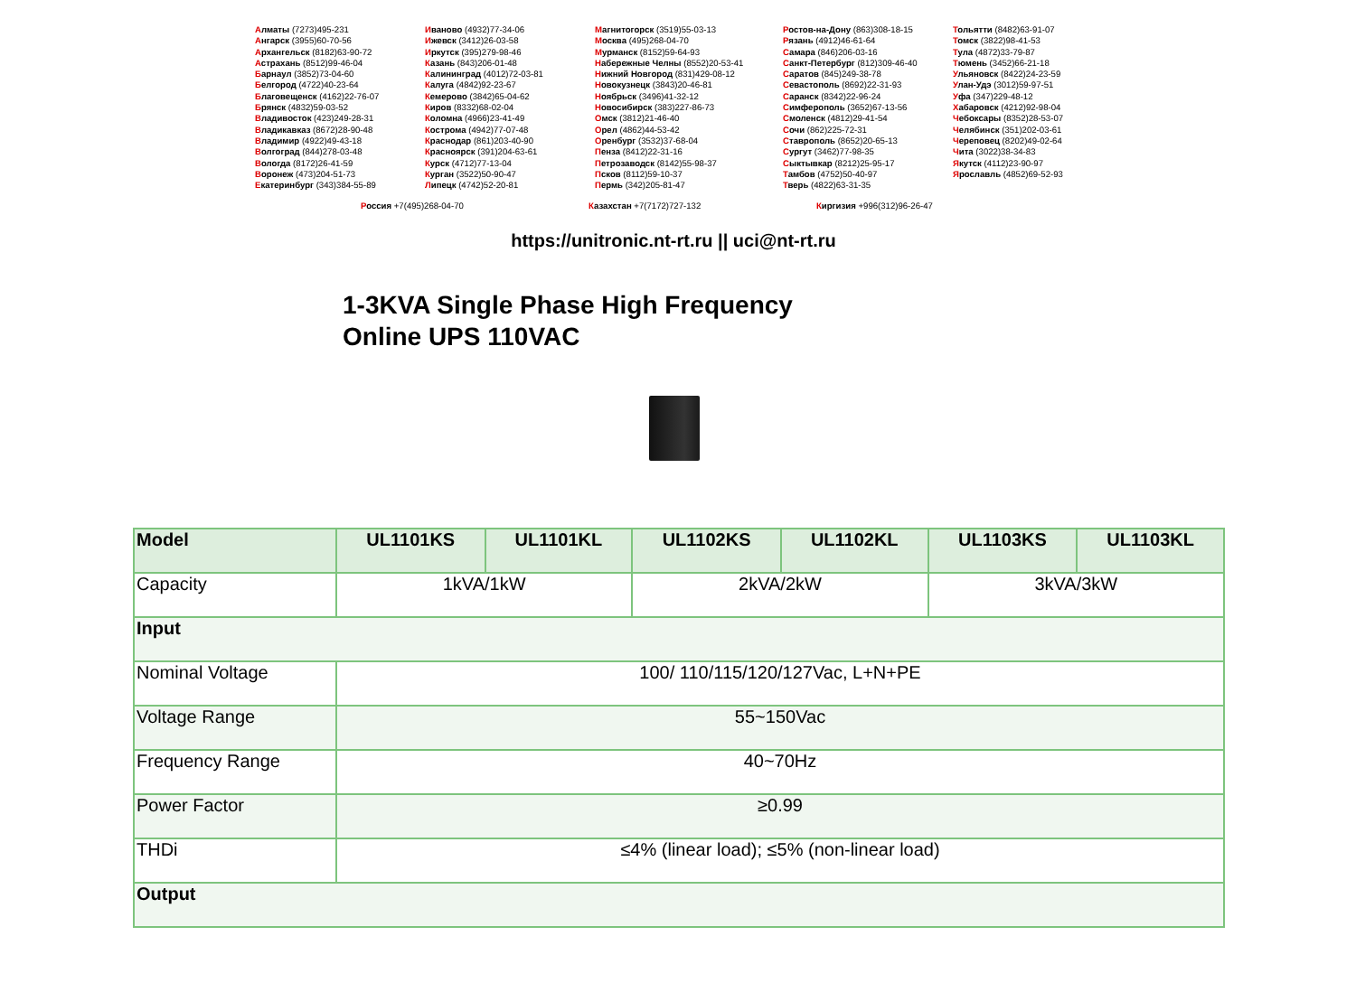Алматы (7273)495-231
Ангарск (3955)60-70-56
Архангельск (8182)63-90-72
Астрахань (8512)99-46-04
Барнаул (3852)73-04-60
Белгород (4722)40-23-64
Благовещенск (4162)22-76-07
Брянск (4832)59-03-52
Владивосток (423)249-28-31
Владикавказ (8672)28-90-48
Владимир (4922)49-43-18
Волгоград (844)278-03-48
Вологда (8172)26-41-59
Воронеж (473)204-51-73
Екатеринбург (343)384-55-89
Иваново (4932)77-34-06
Ижевск (3412)26-03-58
Иркутск (395)279-98-46
Казань (843)206-01-48
Калининград (4012)72-03-81
Калуга (4842)92-23-67
Кемерово (3842)65-04-62
Киров (8332)68-02-04
Коломна (4966)23-41-49
Кострома (4942)77-07-48
Краснодар (861)203-40-90
Красноярск (391)204-63-61
Курск (4712)77-13-04
Курган (3522)50-90-47
Липецк (4742)52-20-81
Магнитогорск (3519)55-03-13
Москва (495)268-04-70
Мурманск (8152)59-64-93
Набережные Челны (8552)20-53-41
Нижний Новгород (831)429-08-12
Новокузнецк (3843)20-46-81
Ноябрьск (3496)41-32-12
Новосибирск (383)227-86-73
Омск (3812)21-46-40
Орел (4862)44-53-42
Оренбург (3532)37-68-04
Пенза (8412)22-31-16
Петрозаводск (8142)55-98-37
Псков (8112)59-10-37
Пермь (342)205-81-47
Ростов-на-Дону (863)308-18-15
Рязань (4912)46-61-64
Самара (846)206-03-16
Санкт-Петербург (812)309-46-40
Саратов (845)249-38-78
Севастополь (8692)22-31-93
Саранск (8342)22-96-24
Симферополь (3652)67-13-56
Смоленск (4812)29-41-54
Сочи (862)225-72-31
Ставрополь (8652)20-65-13
Сургут (3462)77-98-35
Сыктывкар (8212)25-95-17
Тамбов (4752)50-40-97
Тверь (4822)63-31-35
Тольятти (8482)63-91-07
Томск (3822)98-41-53
Тула (4872)33-79-87
Тюмень (3452)66-21-18
Ульяновск (8422)24-23-59
Улан-Удэ (3012)59-97-51
Уфа (347)229-48-12
Хабаровск (4212)92-98-04
Чебоксары (8352)28-53-07
Челябинск (351)202-03-61
Череповец (8202)49-02-64
Чита (3022)38-34-83
Якутск (4112)23-90-97
Ярославль (4852)69-52-93
Россия +7(495)268-04-70 Казахстан +7(7172)727-132 Киргизия +996(312)96-26-47
https://unitronic.nt-rt.ru || uci@nt-rt.ru
1-3KVA Single Phase High Frequency
Online UPS 110VAC
| Model | UL1101KS | UL1101KL | UL1102KS | UL1102KL | UL1103KS | UL1103KL |
| --- | --- | --- | --- | --- | --- | --- |
| Capacity | 1kVA/1kW | | 2kVA/2kW | | 3kVA/3kW | |
| Input | | | | | | |
| Nominal Voltage | 100/ 110/115/120/127Vac, L+N+PE | | | | | |
| Voltage Range | 55~150Vac | | | | | |
| Frequency Range | 40~70Hz | | | | | |
| Power Factor | ≥0.99 | | | | | |
| THDi | ≤4% (linear load); ≤5% (non-linear load) | | | | | |
| Output | | | | | | |